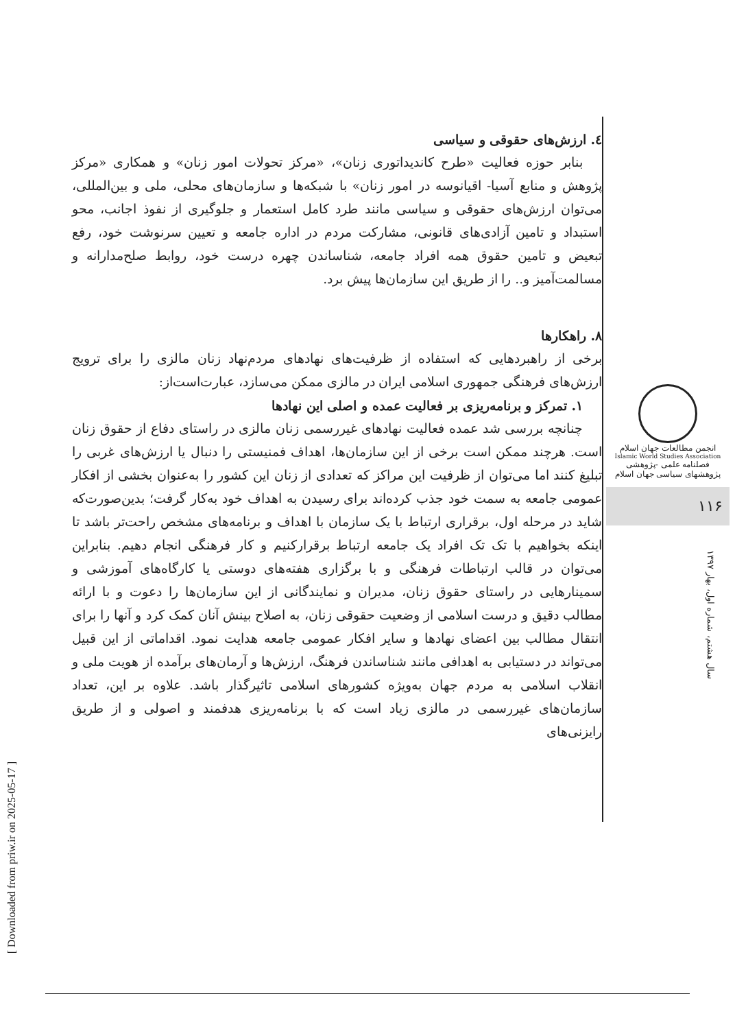٤. ارزش‌های حقوقی و سیاسی
بنابر حوزه فعالیت «طرح کاندیداتوری زنان»، «مرکز تحولات امور زنان» و همکاری «مرکز پژوهش و منابع آسیا- اقیانوسه در امور زنان» با شبکه‌ها و سازمان‌های محلی، ملی و بین‌المللی، می‌توان ارزش‌های حقوقی و سیاسی مانند طرد کامل استعمار و جلوگیری از نفوذ اجانب، محو استبداد و تامین آزادی‌های قانونی، مشارکت مردم در اداره جامعه و تعیین سرنوشت خود، رفع تبعیض و تامین حقوق همه افراد جامعه، شناساندن چهره درست خود، روابط صلح‌مدارانه و مسالمت‌آمیز و.. را از طریق این سازمان‌ها پیش برد.
٨. راهکارها
برخی از راهبردهایی که استفاده از ظرفیت‌های نهادهای مردم‌نهاد زنان مالزی را برای ترویج ارزش‌های فرهنگی جمهوری اسلامی ایران در مالزی ممکن می‌سازد، عبارت‌است‌از:
١. تمرکز و برنامه‌ریزی بر فعالیت عمده و اصلی این نهادها
چنانچه بررسی شد عمده فعالیت نهادهای غیررسمی زنان مالزی در راستای دفاع از حقوق زنان است. هرچند ممکن است برخی از این سازمان‌ها، اهداف فمنیستی را دنبال یا ارزش‌های غربی را تبلیغ کنند اما می‌توان از ظرفیت این مراکز که تعدادی از زنان این کشور را به‌عنوان بخشی از افکار عمومی جامعه به سمت خود جذب کرده‌اند برای رسیدن به اهداف خود به‌کار گرفت؛ بدین‌صورت‌که شاید در مرحله اول، برقراری ارتباط با یک سازمان با اهداف و برنامه‌های مشخص راحت‌تر باشد تا اینکه بخواهیم با تک تک افراد یک جامعه ارتباط برقرارکنیم و کار فرهنگی انجام دهیم. بنابراین می‌توان در قالب ارتباطات فرهنگی و با برگزاری هفته‌های دوستی یا کارگاه‌های آموزشی و سمینارهایی در راستای حقوق زنان، مدیران و نمایندگانی از این سازمان‌ها را دعوت و با ارائه مطالب دقیق و درست اسلامی از وضعیت حقوقی زنان، به اصلاح بینش آنان کمک کرد و آنها را برای انتقال مطالب بین اعضای نهادها و سایر افکار عمومی جامعه هدایت نمود. اقداماتی از این قبیل می‌تواند در دستیابی به اهدافی مانند شناساندن فرهنگ، ارزش‌ها و آرمان‌های برآمده از هویت ملی و انقلاب اسلامی به مردم جهان به‌ویژه کشورهای اسلامی تاثیرگذار باشد. علاوه بر این، تعداد سازمان‌های غیررسمی در مالزی زیاد است که با برنامه‌ریزی هدفمند و اصولی و از طریق رایزنی‌های
انجمن مطالعات جهان اسلام
Islamic World Studies Association
فصلنامه علمی -پژوهشی
پژوهشهای سیاسی جهان اسلام
۱۱۶
سال هشتم، شماره اول، بهار ۱۳۹۷
[ Downloaded from priw.ir on 2025-05-17 ]